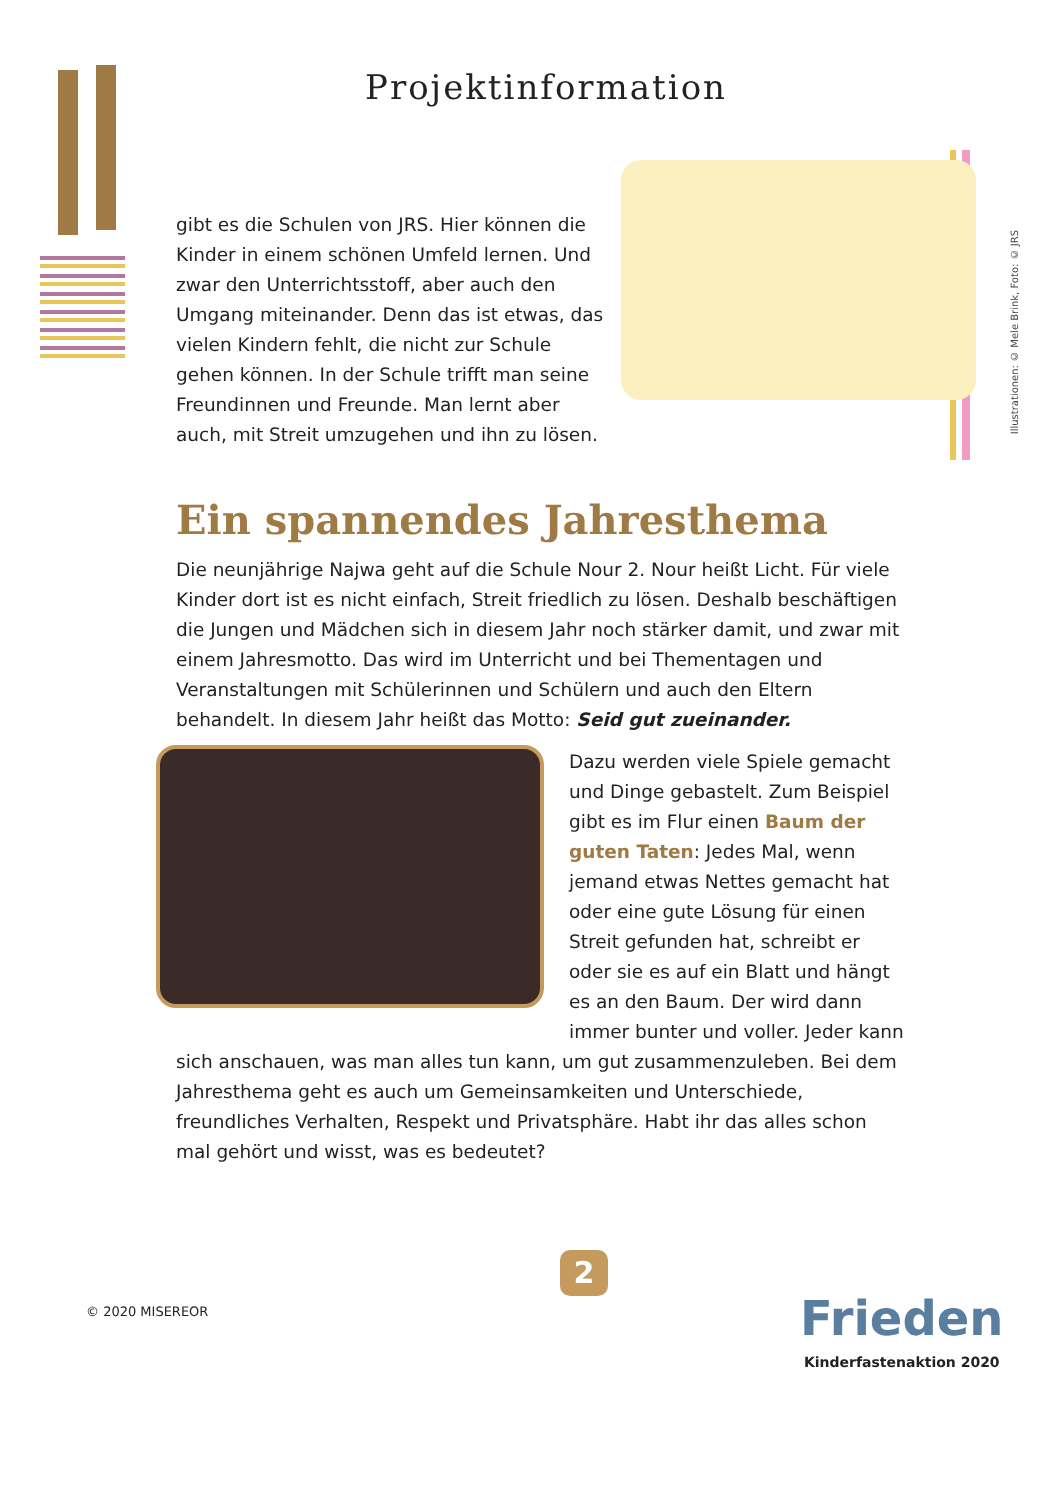Projektinformation
Illustrationen: © Mele Brink, Foto: © JRS
gibt es die Schulen von JRS. Hier können die Kinder in einem schönen Umfeld lernen. Und zwar den Unterrichtsstoff, aber auch den Umgang miteinander. Denn das ist etwas, das vielen Kindern fehlt, die nicht zur Schule gehen können. In der Schule trifft man seine Freundinnen und Freunde. Man lernt aber auch, mit Streit umzugehen und ihn zu lösen.
Ein spannendes Jahresthema
Die neunjährige Najwa geht auf die Schule Nour 2. Nour heißt Licht. Für viele Kinder dort ist es nicht einfach, Streit friedlich zu lösen. Deshalb beschäftigen die Jungen und Mädchen sich in diesem Jahr noch stärker damit, und zwar mit einem Jahresmotto. Das wird im Unterricht und bei Thementagen und Veranstaltungen mit Schülerinnen und Schülern und auch den Eltern behandelt. In diesem Jahr heißt das Motto: Seid gut zueinander.
Dazu werden viele Spiele gemacht und Dinge gebastelt. Zum Beispiel gibt es im Flur einen Baum der guten Taten: Jedes Mal, wenn jemand etwas Nettes gemacht hat oder eine gute Lösung für einen Streit gefunden hat, schreibt er oder sie es auf ein Blatt und hängt es an den Baum. Der wird dann immer bunter und voller. Jeder kann sich anschauen, was man alles tun kann, um gut zusammenzuleben. Bei dem Jahresthema geht es auch um Gemeinsamkeiten und Unter­schiede, freundliches Verhalten, Respekt und Privatsphäre. Habt ihr das alles schon mal gehört und wisst, was es bedeutet?
2
© 2020 MISEREOR
Frieden
Kinderfastenaktion 2020